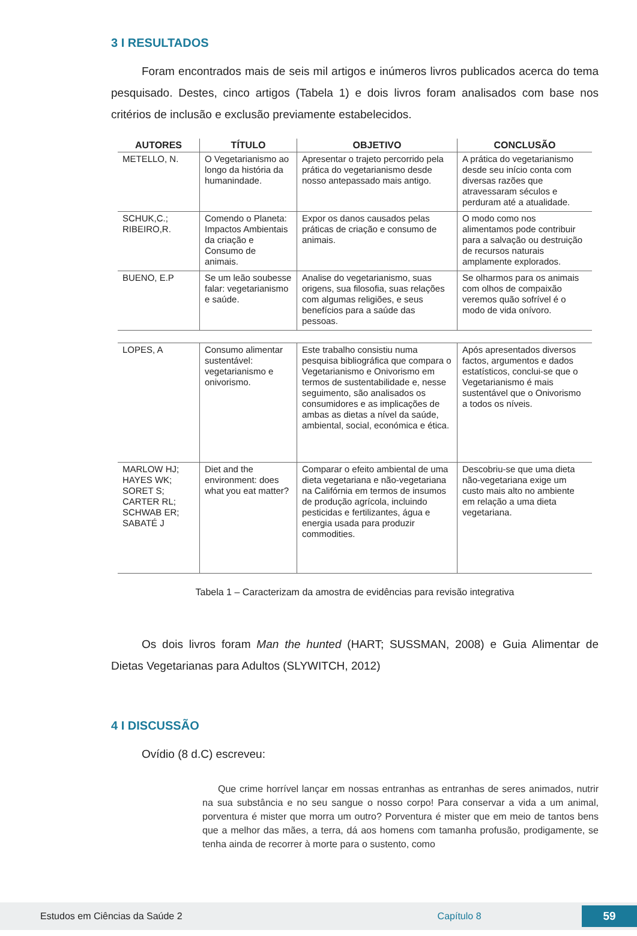3 I RESULTADOS
Foram encontrados mais de seis mil artigos e inúmeros livros publicados acerca do tema pesquisado. Destes, cinco artigos (Tabela 1) e dois livros foram analisados com base nos critérios de inclusão e exclusão previamente estabelecidos.
| AUTORES | TÍTULO | OBJETIVO | CONCLUSÃO |
| --- | --- | --- | --- |
| METELLO, N. | O Vegetarianismo ao longo da história da humanindade. | Apresentar o trajeto percorrido pela prática do vegetarianismo desde nosso antepassado mais antigo. | A prática do vegetarianismo desde seu início conta com diversas razões que atravessaram séculos e perduram até a atualidade. |
| SCHUK,C.; RIBEIRO,R. | Comendo o Planeta: Impactos Ambientais da criação e Consumo de animais. | Expor os danos causados pelas práticas de criação e consumo de animais. | O modo como nos alimentamos pode contribuir para a salvação ou destruição de recursos naturais amplamente explorados. |
| BUENO, E.P | Se um leão soubesse falar: vegetarianismo e saúde. | Analise do vegetarianismo, suas origens, sua filosofia, suas relações com algumas religiões, e seus benefícios para a saúde das pessoas. | Se olharmos para os animais com olhos de compaixão veremos quão sofrível é o modo de vida onívoro. |
| LOPES, A | Consumo alimentar sustentável: vegetarianismo e onivorismo. | Este trabalho consistiu numa pesquisa bibliográfica que compara o Vegetarianismo e Onivorismo em termos de sustentabilidade e, nesse seguimento, são analisados os consumidores e as implicações de ambas as dietas a nível da saúde, ambiental, social, económica e ética. | Após apresentados diversos factos, argumentos e dados estatísticos, conclui-se que o Vegetarianismo é mais sustentável que o Onivorismo a todos os níveis. |
| MARLOW HJ; HAYES WK; SORET S; CARTER RL; SCHWAB ER; SABATÉ J | Diet and the environment: does what you eat matter? | Comparar o efeito ambiental de uma dieta vegetariana e não-vegetariana na Califórnia em termos de insumos de produção agrícola, incluindo pesticidas e fertilizantes, água e energia usada para produzir commodities. | Descobriu-se que uma dieta não-vegetariana exige um custo mais alto no ambiente em relação a uma dieta vegetariana. |
Tabela 1 – Caracterizam da amostra de evidências para revisão integrativa
Os dois livros foram Man the hunted (HART; SUSSMAN, 2008) e Guia Alimentar de Dietas Vegetarianas para Adultos (SLYWITCH, 2012)
4 I DISCUSSÃO
Ovídio (8 d.C) escreveu:
Que crime horrível lançar em nossas entranhas as entranhas de seres animados, nutrir na sua substância e no seu sangue o nosso corpo! Para conservar a vida a um animal, porventura é mister que morra um outro? Porventura é mister que em meio de tantos bens que a melhor das mães, a terra, dá aos homens com tamanha profusão, prodigamente, se tenha ainda de recorrer à morte para o sustento, como
Estudos em Ciências da Saúde 2 Capítulo 8 59